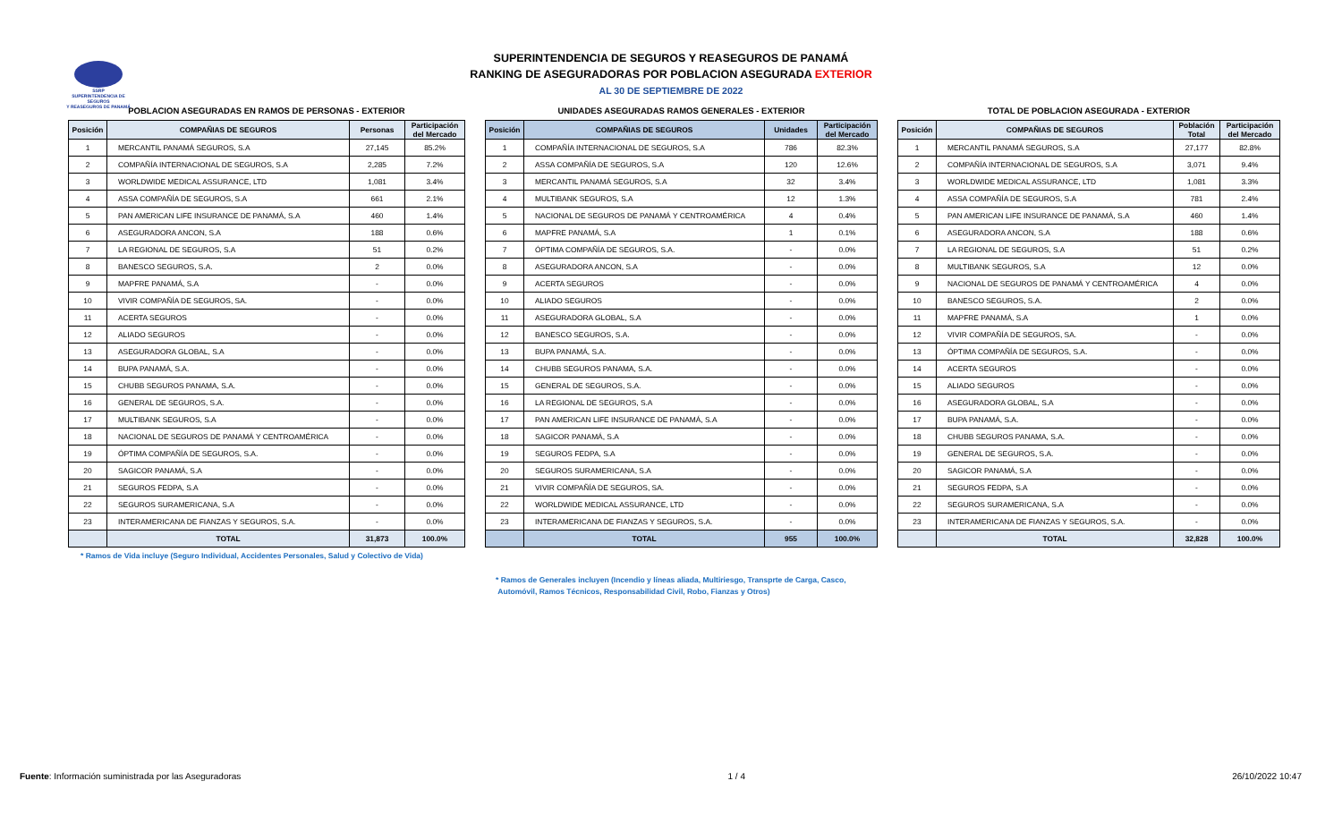SSRP
SUPERINTENDENCIA DE SEGUROS
Y REASEGUROS DE PANAMÁ
SUPERINTENDENCIA DE SEGUROS Y REASEGUROS DE PANAMÁ
RANKING DE ASEGURADORAS POR POBLACION ASEGURADA EXTERIOR
AL 30 DE SEPTIEMBRE DE 2022
POBLACION ASEGURADAS EN RAMOS DE PERSONAS - EXTERIOR
| Posición | COMPAÑIAS DE SEGUROS | Personas | Participación del Mercado |
| --- | --- | --- | --- |
| 1 | MERCANTIL PANAMÁ SEGUROS, S.A | 27,145 | 85.2% |
| 2 | COMPAÑÍA INTERNACIONAL DE SEGUROS, S.A | 2,285 | 7.2% |
| 3 | WORLDWIDE MEDICAL ASSURANCE, LTD | 1,081 | 3.4% |
| 4 | ASSA COMPAÑÍA DE SEGUROS, S.A | 661 | 2.1% |
| 5 | PAN AMERICAN LIFE INSURANCE DE PANAMÁ, S.A | 460 | 1.4% |
| 6 | ASEGURADORA ANCON, S.A | 188 | 0.6% |
| 7 | LA REGIONAL DE SEGUROS, S.A | 51 | 0.2% |
| 8 | BANESCO SEGUROS, S.A. | 2 | 0.0% |
| 9 | MAPFRE PANAMÁ, S.A | - | 0.0% |
| 10 | VIVIR COMPAÑÍA DE SEGUROS, SA. | - | 0.0% |
| 11 | ACERTA SEGUROS | - | 0.0% |
| 12 | ALIADO SEGUROS | - | 0.0% |
| 13 | ASEGURADORA GLOBAL, S.A | - | 0.0% |
| 14 | BUPA PANAMÁ, S.A. | - | 0.0% |
| 15 | CHUBB SEGUROS PANAMA, S.A. | - | 0.0% |
| 16 | GENERAL DE SEGUROS, S.A. | - | 0.0% |
| 17 | MULTIBANK SEGUROS, S.A | - | 0.0% |
| 18 | NACIONAL DE SEGUROS DE PANAMÁ Y CENTROAMÉRICA | - | 0.0% |
| 19 | ÓPTIMA COMPAÑÍA DE SEGUROS, S.A. | - | 0.0% |
| 20 | SAGICOR PANAMÁ, S.A | - | 0.0% |
| 21 | SEGUROS FEDPA, S.A | - | 0.0% |
| 22 | SEGUROS SURAMERICANA, S.A | - | 0.0% |
| 23 | INTERAMERICANA DE FIANZAS Y SEGUROS, S.A. | - | 0.0% |
| | TOTAL | 31,873 | 100.0% |
* Ramos de Vida incluye (Seguro Individual, Accidentes Personales, Salud y Colectivo de Vida)
UNIDADES ASEGURADAS RAMOS GENERALES - EXTERIOR
| Posición | COMPAÑIAS DE SEGUROS | Unidades | Participación del Mercado |
| --- | --- | --- | --- |
| 1 | COMPAÑÍA INTERNACIONAL DE SEGUROS, S.A | 786 | 82.3% |
| 2 | ASSA COMPAÑÍA DE SEGUROS, S.A | 120 | 12.6% |
| 3 | MERCANTIL PANAMÁ SEGUROS, S.A | 32 | 3.4% |
| 4 | MULTIBANK SEGUROS, S.A | 12 | 1.3% |
| 5 | NACIONAL DE SEGUROS DE PANAMÁ Y CENTROAMÉRICA | 4 | 0.4% |
| 6 | MAPFRE PANAMÁ, S.A | 1 | 0.1% |
| 7 | ÓPTIMA COMPAÑÍA DE SEGUROS, S.A. | - | 0.0% |
| 8 | ASEGURADORA ANCON, S.A | - | 0.0% |
| 9 | ACERTA SEGUROS | - | 0.0% |
| 10 | ALIADO SEGUROS | - | 0.0% |
| 11 | ASEGURADORA GLOBAL, S.A | - | 0.0% |
| 12 | BANESCO SEGUROS, S.A. | - | 0.0% |
| 13 | BUPA PANAMÁ, S.A. | - | 0.0% |
| 14 | CHUBB SEGUROS PANAMA, S.A. | - | 0.0% |
| 15 | GENERAL DE SEGUROS, S.A. | - | 0.0% |
| 16 | LA REGIONAL DE SEGUROS, S.A | - | 0.0% |
| 17 | PAN AMERICAN LIFE INSURANCE DE PANAMÁ, S.A | - | 0.0% |
| 18 | SAGICOR PANAMÁ, S.A | - | 0.0% |
| 19 | SEGUROS FEDPA, S.A | - | 0.0% |
| 20 | SEGUROS SURAMERICANA, S.A | - | 0.0% |
| 21 | VIVIR COMPAÑÍA DE SEGUROS, SA. | - | 0.0% |
| 22 | WORLDWIDE MEDICAL ASSURANCE, LTD | - | 0.0% |
| 23 | INTERAMERICANA DE FIANZAS Y SEGUROS, S.A. | - | 0.0% |
| | TOTAL | 955 | 100.0% |
* Ramos de Generales incluyen (Incendio y líneas aliada, Multiriesgo, Transprte de Carga, Casco,
Automóvil, Ramos Técnicos, Responsabilidad Civil, Robo, Fianzas y Otros)
TOTAL DE POBLACION ASEGURADA - EXTERIOR
| Posición | COMPAÑIAS DE SEGUROS | Población Total | Participación del Mercado |
| --- | --- | --- | --- |
| 1 | MERCANTIL PANAMÁ SEGUROS, S.A | 27,177 | 82.8% |
| 2 | COMPAÑÍA INTERNACIONAL DE SEGUROS, S.A | 3,071 | 9.4% |
| 3 | WORLDWIDE MEDICAL ASSURANCE, LTD | 1,081 | 3.3% |
| 4 | ASSA COMPAÑÍA DE SEGUROS, S.A | 781 | 2.4% |
| 5 | PAN AMERICAN LIFE INSURANCE DE PANAMÁ, S.A | 460 | 1.4% |
| 6 | ASEGURADORA ANCON, S.A | 188 | 0.6% |
| 7 | LA REGIONAL DE SEGUROS, S.A | 51 | 0.2% |
| 8 | MULTIBANK SEGUROS, S.A | 12 | 0.0% |
| 9 | NACIONAL DE SEGUROS DE PANAMÁ Y CENTROAMÉRICA | 4 | 0.0% |
| 10 | BANESCO SEGUROS, S.A. | 2 | 0.0% |
| 11 | MAPFRE PANAMÁ, S.A | 1 | 0.0% |
| 12 | VIVIR COMPAÑÍA DE SEGUROS, SA. | - | 0.0% |
| 13 | ÓPTIMA COMPAÑÍA DE SEGUROS, S.A. | - | 0.0% |
| 14 | ACERTA SEGUROS | - | 0.0% |
| 15 | ALIADO SEGUROS | - | 0.0% |
| 16 | ASEGURADORA GLOBAL, S.A | - | 0.0% |
| 17 | BUPA PANAMÁ, S.A. | - | 0.0% |
| 18 | CHUBB SEGUROS PANAMA, S.A. | - | 0.0% |
| 19 | GENERAL DE SEGUROS, S.A. | - | 0.0% |
| 20 | SAGICOR PANAMÁ, S.A | - | 0.0% |
| 21 | SEGUROS FEDPA, S.A | - | 0.0% |
| 22 | SEGUROS SURAMERICANA, S.A | - | 0.0% |
| 23 | INTERAMERICANA DE FIANZAS Y SEGUROS, S.A. | - | 0.0% |
| | TOTAL | 32,828 | 100.0% |
Fuente: Información suministrada por las Aseguradoras 1 / 4 26/10/2022 10:47